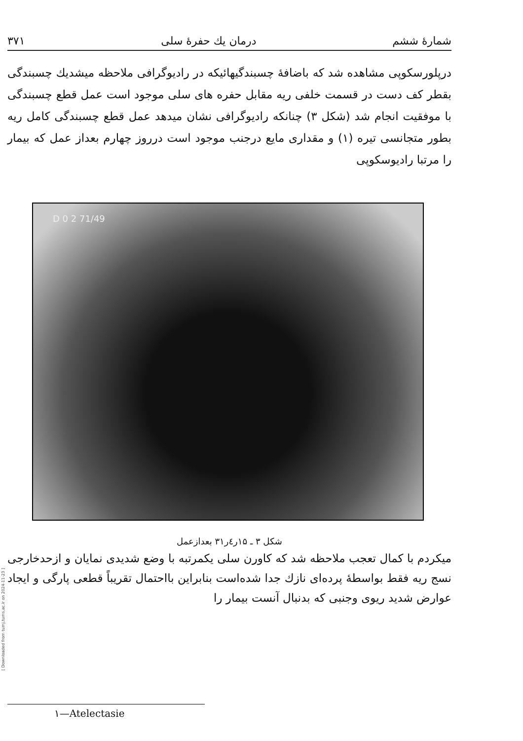شمارهٔ ششم درمان یك حفرهٔ سلی ۳۷۱
درپلورسکوپی مشاهده شد که باضافهٔ چسبندگیهائیکه در رادیوگرافی ملاحظه میشدیك چسبندگی بقطر کف دست در قسمت خلفی ریه مقابل حفره های سلی موجود است عمل قطع چسبندگی با موفقیت انجام شد (شکل ۳) چنانکه رادیوگرافی نشان میدهد عمل قطع چسبندگی کامل ریه بطور متجانسی تیره (۱) و مقداری مایع درجنب موجود است درروز چهارم بعداز عمل که بیمار را مرتبا رادیوسکوپی
D 0 2 71/49
شکل ۳ ـ ۱۵ر٤ر۳۱ بعدازعمل
میکردم با کمال تعجب ملاحظه شد که کاورن سلی یکمرتبه با وضع شدیدی نمایان و ازحدخارجی نسج ریه فقط بواسطهٔ پرده‌ای نازك جدا شده‌است بنابراین بااحتمال تقریباً قطعی پارگی و ایجاد عوارض شدید ریوی وجنبی که بدنبال آنست بیمار را
[ Downloaded from tumj.tums.ac.ir on 2024-11-23 ]
۱—Atelectasie